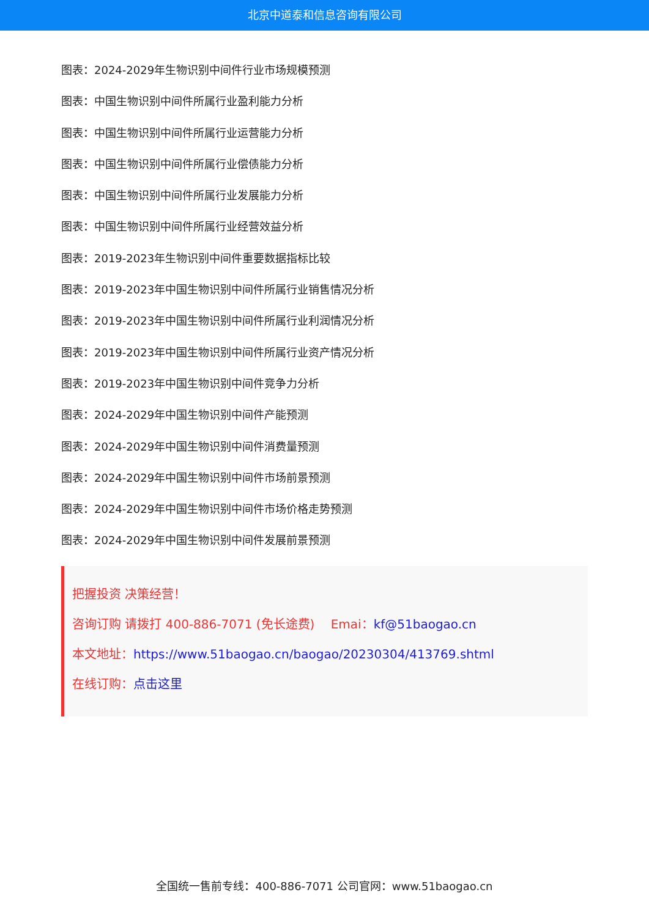北京中道泰和信息咨询有限公司
图表：2024-2029年生物识别中间件行业市场规模预测
图表：中国生物识别中间件所属行业盈利能力分析
图表：中国生物识别中间件所属行业运营能力分析
图表：中国生物识别中间件所属行业偿债能力分析
图表：中国生物识别中间件所属行业发展能力分析
图表：中国生物识别中间件所属行业经营效益分析
图表：2019-2023年生物识别中间件重要数据指标比较
图表：2019-2023年中国生物识别中间件所属行业销售情况分析
图表：2019-2023年中国生物识别中间件所属行业利润情况分析
图表：2019-2023年中国生物识别中间件所属行业资产情况分析
图表：2019-2023年中国生物识别中间件竞争力分析
图表：2024-2029年中国生物识别中间件产能预测
图表：2024-2029年中国生物识别中间件消费量预测
图表：2024-2029年中国生物识别中间件市场前景预测
图表：2024-2029年中国生物识别中间件市场价格走势预测
图表：2024-2029年中国生物识别中间件发展前景预测
把握投资 决策经营！
咨询订购 请拨打 400-886-7071 (免长途费)　 Emai：kf@51baogao.cn
本文地址：https://www.51baogao.cn/baogao/20230304/413769.shtml
在线订购：点击这里
全国统一售前专线：400-886-7071 公司官网：www.51baogao.cn